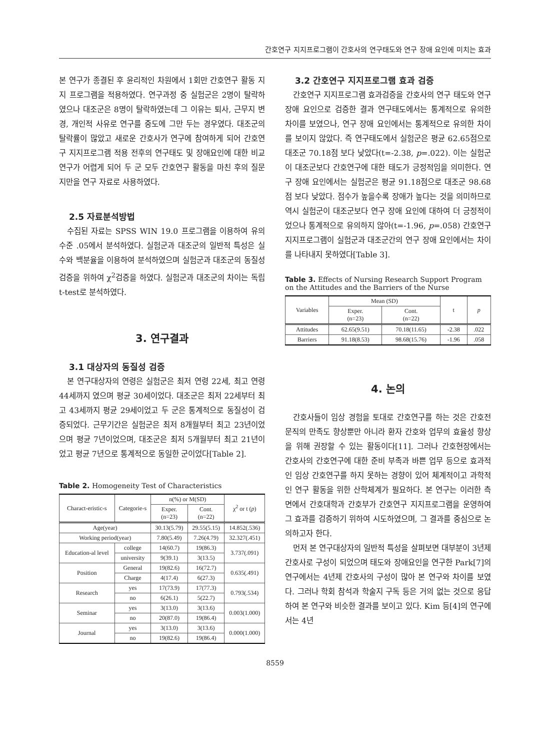간호연구 지지프로그램이 간호사의 연구태도와 연구 장애 요인에 미치는 효과
본 연구가 종결된 후 윤리적인 차원에서 1회만 간호연구 활동 지지 프로그램을 적용하였다. 연구과정 중 실험군은 2명이 탈락하였으나 대조군은 8명이 탈락하였는데 그 이유는 퇴사, 근무지 변경, 개인적 사유로 연구를 중도에 그만 두는 경우였다. 대조군의 탈락률이 많았고 새로운 간호사가 연구에 참여하게 되어 간호연구 지지프로그램 적용 전후의 연구태도 및 장애요인에 대한 비교연구가 어렵게 되어 두 군 모두 간호연구 활동을 마친 후의 질문지만을 연구 자료로 사용하였다.
2.5 자료분석방법
수집된 자료는 SPSS WIN 19.0 프로그램을 이용하여 유의수준 .05에서 분석하였다. 실험군과 대조군의 일반적 특성은 실수와 백분율을 이용하여 분석하였으며 실험군과 대조군의 동질성 검증을 위하여 χ<sup>2</sup>검증을 하였다. 실험군과 대조군의 차이는 독립 t-test로 분석하였다.
3. 연구결과
3.1 대상자의 동질성 검증
본 연구대상자의 연령은 실험군은 최저 연령 22세, 최고 연령 44세까지 였으며 평균 30세이었다. 대조군은 최저 22세부터 최고 43세까지 평균 29세이었고 두 군은 통계적으로 동질성이 검증되었다. 근무기간은 실험군은 최저 8개월부터 최고 23년이었으며 평균 7년이었으며, 대조군은 최저 5개월부터 최고 21년이었고 평균 7년으로 통계적으로 동일한 군이었다[Table 2].
Table 2. Homogeneity Test of Characteristics
| Charact-eristic-s | Categorie-s | n(%) or M(SD) | | χ<sup>2</sup> or t ( p ) |
| --- | --- | --- | --- | --- |
| | | Exper. (n=23) | Cont. (n=22) | |
| Age(year) | | 30.13(5.79) | 29.55(5.15) | 14.852(.536) |
| Working period(year) | | 7.80(5.49) | 7.26(4.79) | 32.327(.451) |
| Education-al level | college | 14(60.7) | 19(86.3) | 3.737(.091) |
| | university | 9(39.1) | 3(13.5) | |
| Position | General | 19(82.6) | 16(72.7) | 0.635(.491) |
| | Charge | 4(17.4) | 6(27.3) | |
| Research | yes | 17(73.9) | 17(77.3) | 0.793(.534) |
| | no | 6(26.1) | 5(22.7) | |
| Seminar | yes | 3(13.0) | 3(13.6) | 0.003(1.000) |
| | no | 20(87.0) | 19(86.4) | |
| Journal | yes | 3(13.0) | 3(13.6) | 0.000(1.000) |
| | no | 19(82.6) | 19(86.4) | |
3.2 간호연구 지지프로그램 효과 검증
간호연구 지지프로그램 효과검증을 간호사의 연구 태도와 연구 장애 요인으로 검증한 결과 연구태도에서는 통계적으로 유의한 차이를 보였으나, 연구 장애 요인에서는 통계적으로 유의한 차이를 보이지 않았다. 즉 연구태도에서 실험군은 평균 62.65점으로 대조군 70.18점 보다 낮았다(t=-2.38, p=.022). 이는 실험군이 대조군보다 간호연구에 대한 태도가 긍정적임을 의미한다. 연구 장애 요인에서는 실험군은 평균 91.18점으로 대조군 98.68점 보다 낮았다. 점수가 높을수록 장애가 높다는 것을 의미하므로 역시 실험군이 대조군보다 연구 장애 요인에 대하여 더 긍정적이었으나 통계적으로 유의하지 않아(t=-1.96, p=.058) 간호연구 지지프로그램이 실험군과 대조군간의 연구 장애 요인에서는 차이를 나타내지 못하였다[Table 3].
Table 3. Effects of Nursing Research Support Program on the Attitudes and the Barriers of the Nurse
| Variables | Mean (SD) | | t | p |
| --- | --- | --- | --- | --- |
| | Exper. (n=23) | Cont. (n=22) | | |
| Attitudes | 62.65(9.51) | 70.18(11.65) | -2.38 | .022 |
| Barriers | 91.18(8.53) | 98.68(15.76) | -1.96 | .058 |
4. 논의
간호사들이 임상 경험을 토대로 간호연구를 하는 것은 간호전문직의 만족도 향상뿐만 아니라 환자 간호와 업무의 효율성 향상을 위해 권장할 수 있는 활동이다[11]. 그러나 간호현장에서는 간호사의 간호연구에 대한 준비 부족과 바쁜 업무 등으로 효과적인 임상 간호연구를 하지 못하는 경향이 있어 체계적이고 과학적인 연구 활동을 위한 산학체계가 필요하다. 본 연구는 이러한 측면에서 간호대학과 간호부가 간호연구 지지프로그램을 운영하여 그 효과를 검증하기 위하여 시도하였으며, 그 결과를 중심으로 논의하고자 한다.
먼저 본 연구대상자의 일반적 특성을 살펴보면 대부분이 3년제 간호사로 구성이 되었으며 태도와 장애요인을 연구한 Park[7]의 연구에서는 4년제 간호사의 구성이 많아 본 연구와 차이를 보였다. 그러나 학회 참석과 학술지 구독 등은 거의 없는 것으로 응답하여 본 연구와 비슷한 결과를 보이고 있다. Kim 등[4]의 연구에서는 4년
8559